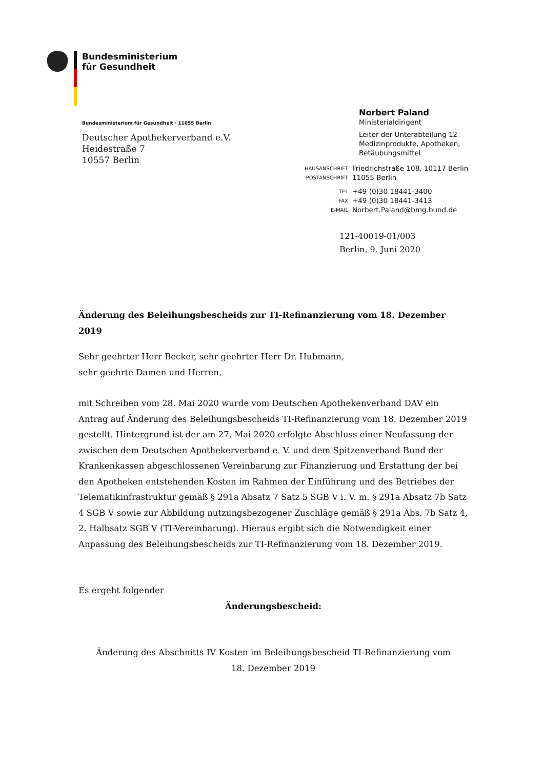Bundesministerium
für Gesundheit
Bundesministerium für Gesundheit · 11055 Berlin
Deutscher Apothekerverband e.V.
Heidestraße 7
10557 Berlin
Norbert Paland
Ministerialdirigent
Leiter der Unterabteilung 12
Medizinprodukte, Apotheken,
Betäubungsmittel
| HAUSANSCHRIFT | Friedrichstraße 108, 10117 Berlin |
| POSTANSCHRIFT | 11055 Berlin |
| TEL | +49 (0)30 18441-3400 |
| FAX | +49 (0)30 18441-3413 |
| E-MAIL | Norbert.Paland@bmg.bund.de |
121-40019-01/003
Berlin, 9. Juni 2020
Änderung des Beleihungsbescheids zur TI-Refinanzierung vom 18. Dezember 2019
Sehr geehrter Herr Becker, sehr geehrter Herr Dr. Hubmann,
sehr geehrte Damen und Herren,
mit Schreiben vom 28. Mai 2020 wurde vom Deutschen Apothekenverband DAV ein Antrag auf Änderung des Beleihungsbescheids TI-Refinanzierung vom 18. Dezember 2019 gestellt. Hintergrund ist der am 27. Mai 2020 erfolgte Abschluss einer Neufassung der zwischen dem Deutschen Apothekerverband e. V. und dem Spitzenverband Bund der Krankenkassen abgeschlossenen Vereinbarung zur Finanzierung und Erstattung der bei den Apotheken entstehenden Kosten im Rahmen der Einführung und des Betriebes der Telematikinfrastruktur gemäß § 291a Absatz 7 Satz 5 SGB V i. V. m. § 291a Absatz 7b Satz 4 SGB V sowie zur Abbildung nutzungsbezogener Zuschläge gemäß § 291a Abs. 7b Satz 4, 2. Halbsatz SGB V (TI-Vereinbarung). Hieraus ergibt sich die Notwendigkeit einer Anpassung des Beleihungsbescheids zur TI-Refinanzierung vom 18. Dezember 2019.
Es ergeht folgender
Änderungsbescheid:
Änderung des Abschnitts IV Kosten im Beleihungsbescheid TI-Refinanzierung vom
18. Dezember 2019